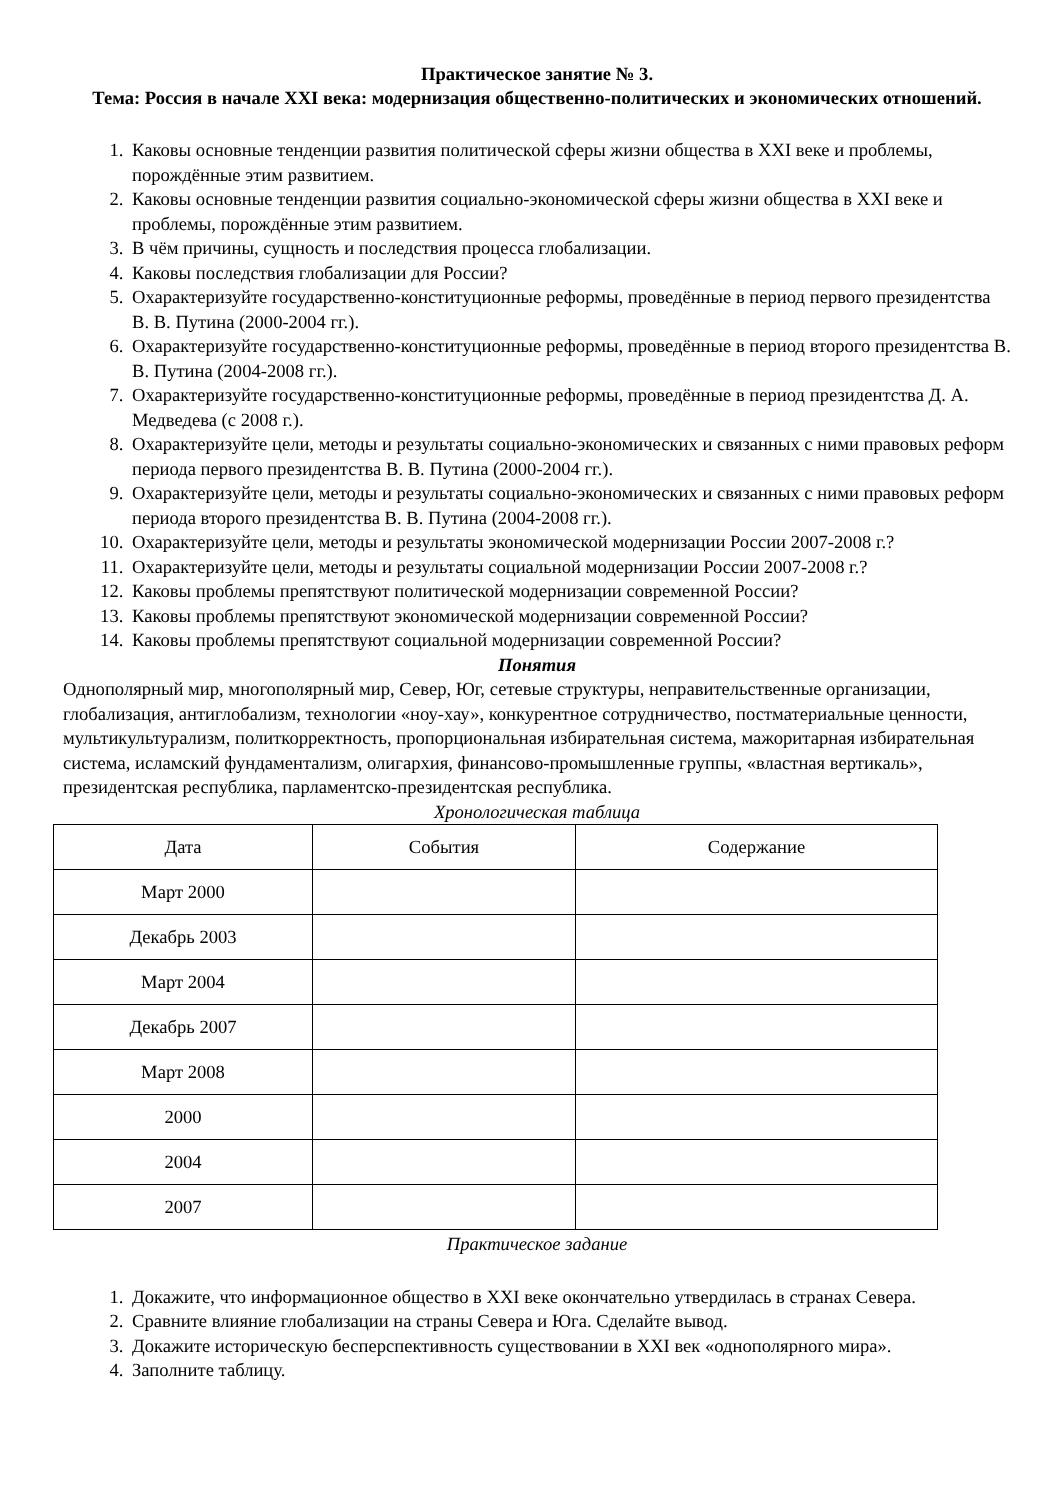Практическое занятие № 3.
Тема: Россия в начале XXI века: модернизация общественно-политических и экономических отношений.
1. Каковы основные тенденции развития политической сферы жизни общества в XXI веке и проблемы, порождённые этим развитием.
2. Каковы основные тенденции развития социально-экономической сферы жизни общества в XXI веке и проблемы, порождённые этим развитием.
3. В чём причины, сущность и последствия процесса глобализации.
4. Каковы последствия глобализации для России?
5. Охарактеризуйте государственно-конституционные реформы, проведённые в период первого президентства В. В. Путина (2000-2004 гг.).
6. Охарактеризуйте государственно-конституционные реформы, проведённые в период второго президентства В. В. Путина (2004-2008 гг.).
7. Охарактеризуйте государственно-конституционные реформы, проведённые в период президентства Д. А. Медведева (с 2008 г.).
8. Охарактеризуйте цели, методы и результаты социально-экономических и связанных с ними правовых реформ периода первого президентства В. В. Путина (2000-2004 гг.).
9. Охарактеризуйте цели, методы и результаты социально-экономических и связанных с ними правовых реформ периода второго президентства В. В. Путина (2004-2008 гг.).
10. Охарактеризуйте цели, методы и результаты экономической модернизации России 2007-2008 г.?
11. Охарактеризуйте цели, методы и результаты социальной модернизации России 2007-2008 г.?
12. Каковы проблемы препятствуют политической модернизации современной России?
13. Каковы проблемы препятствуют экономической модернизации современной России?
14. Каковы проблемы препятствуют социальной модернизации современной России?
Понятия
Однополярный мир, многополярный мир, Север, Юг, сетевые структуры, неправительственные организации, глобализация, антиглобализм, технологии «ноу-хау», конкурентное сотрудничество, постматериальные ценности, мультикультурализм, политкорректность, пропорциональная избирательная система, мажоритарная избирательная система, исламский фундаментализм, олигархия, финансово-промышленные группы, «властная вертикаль», президентская республика, парламентско-президентская республика.
Хронологическая таблица
| Дата | События | Содержание |
| Март 2000 | | |
| Декабрь 2003 | | |
| Март 2004 | | |
| Декабрь 2007 | | |
| Март 2008 | | |
| 2000 | | |
| 2004 | | |
| 2007 | | |
Практическое задание
1. Докажите, что информационное общество в XXI веке окончательно утвердилась в странах Севера.
2. Сравните влияние глобализации на страны Севера и Юга. Сделайте вывод.
3. Докажите историческую бесперспективность существовании в XXI век «однополярного мира».
4. Заполните таблицу.